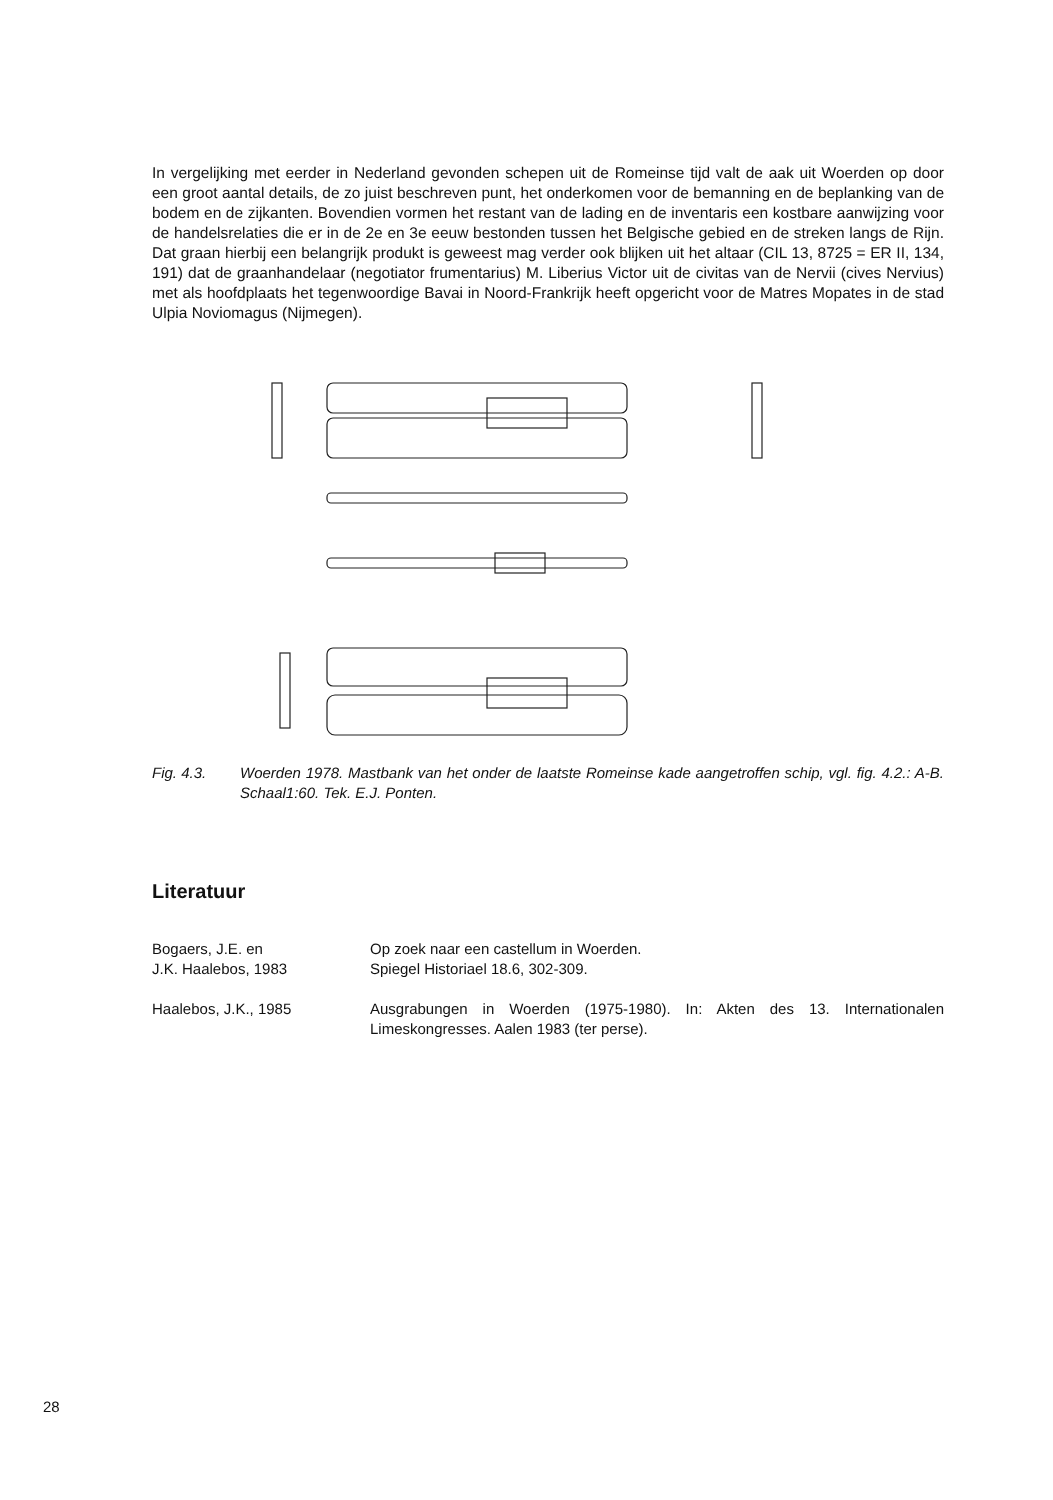In vergelijking met eerder in Nederland gevonden schepen uit de Romeinse tijd valt de aak uit Woerden op door een groot aantal details, de zo juist beschreven punt, het onderkomen voor de bemanning en de beplanking van de bodem en de zijkanten. Bovendien vormen het restant van de lading en de inventaris een kostbare aanwijzing voor de handelsrelaties die er in de 2e en 3e eeuw bestonden tussen het Belgische gebied en de streken langs de Rijn. Dat graan hierbij een belangrijk produkt is geweest mag verder ook blijken uit het altaar (CIL 13, 8725 = ER II, 134, 191) dat de graanhandelaar (negotiator frumentarius) M. Liberius Victor uit de civitas van de Nervii (cives Nervius) met als hoofdplaats het tegenwoordige Bavai in Noord-Frankrijk heeft opgericht voor de Matres Mopates in de stad Ulpia Noviomagus (Nijmegen).
Fig. 4.3. Woerden 1978. Mastbank van het onder de laatste Romeinse kade aangetroffen schip, vgl. fig. 4.2.: A-B. Schaal1:60. Tek. E.J. Ponten.
Literatuur
Bogaers, J.E. en
J.K. Haalebos, 1983
Op zoek naar een castellum in Woerden.
Spiegel Historiael 18.6, 302-309.
Haalebos, J.K., 1985 Ausgrabungen in Woerden (1975-1980). In: Akten des 13. Internationalen Limeskongresses. Aalen 1983 (ter perse).
28